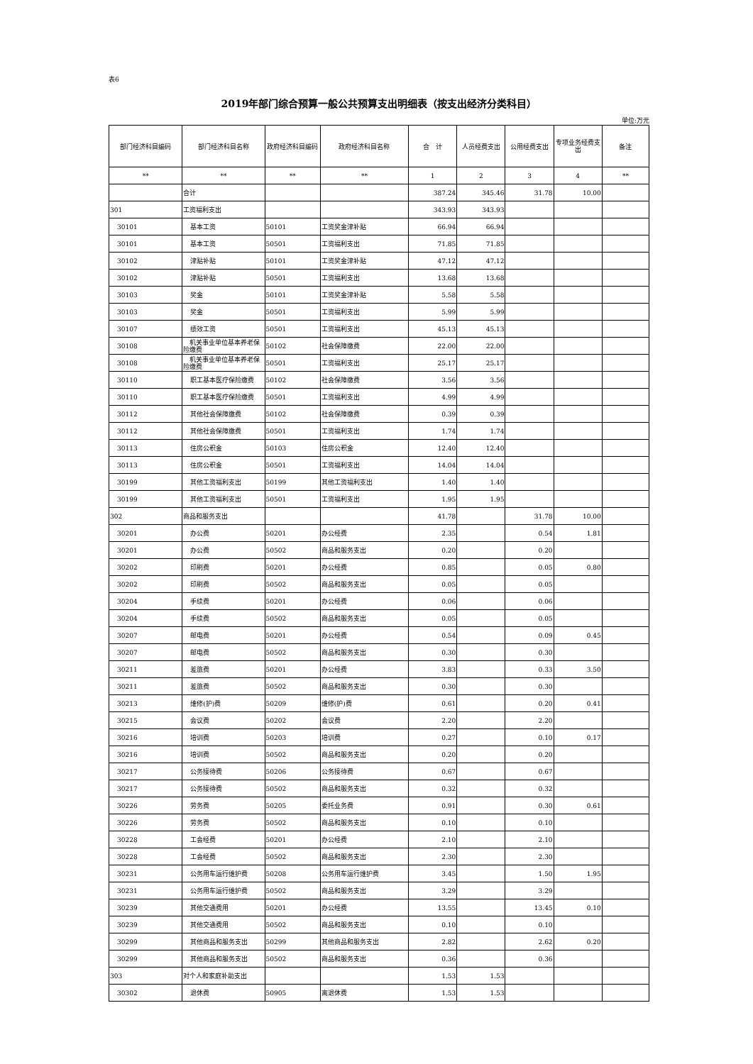表6
2019年部门综合预算一般公共预算支出明细表（按支出经济分类科目）
单位:万元
| 部门经济科目编码 | 部门经济科目名称 | 政府经济科目编码 | 政府经济科目名称 | 合 计 | 人员经费支出 | 公用经费支出 | 专项业务经费支出 | 备注 |
| --- | --- | --- | --- | --- | --- | --- | --- | --- |
| ** | ** | ** | ** | 1 | 2 | 3 | 4 | ** |
| | 合计 | | | 387.24 | 345.46 | 31.78 | 10.00 | |
| 301 | 工资福利支出 | | | 343.93 | 343.93 | | | |
| 30101 | 基本工资 | 50101 | 工资奖金津补贴 | 66.94 | 66.94 | | | |
| 30101 | 基本工资 | 50501 | 工资福利支出 | 71.85 | 71.85 | | | |
| 30102 | 津贴补贴 | 50101 | 工资奖金津补贴 | 47.12 | 47.12 | | | |
| 30102 | 津贴补贴 | 50501 | 工资福利支出 | 13.68 | 13.68 | | | |
| 30103 | 奖金 | 50101 | 工资奖金津补贴 | 5.58 | 5.58 | | | |
| 30103 | 奖金 | 50501 | 工资福利支出 | 5.99 | 5.99 | | | |
| 30107 | 绩效工资 | 50501 | 工资福利支出 | 45.13 | 45.13 | | | |
| 30108 | 机关事业单位基本养老保险缴费 | 50102 | 社会保障缴费 | 22.00 | 22.00 | | | |
| 30108 | 机关事业单位基本养老保险缴费 | 50501 | 工资福利支出 | 25.17 | 25.17 | | | |
| 30110 | 职工基本医疗保险缴费 | 50102 | 社会保障缴费 | 3.56 | 3.56 | | | |
| 30110 | 职工基本医疗保险缴费 | 50501 | 工资福利支出 | 4.99 | 4.99 | | | |
| 30112 | 其他社会保障缴费 | 50102 | 社会保障缴费 | 0.39 | 0.39 | | | |
| 30112 | 其他社会保障缴费 | 50501 | 工资福利支出 | 1.74 | 1.74 | | | |
| 30113 | 住房公积金 | 50103 | 住房公积金 | 12.40 | 12.40 | | | |
| 30113 | 住房公积金 | 50501 | 工资福利支出 | 14.04 | 14.04 | | | |
| 30199 | 其他工资福利支出 | 50199 | 其他工资福利支出 | 1.40 | 1.40 | | | |
| 30199 | 其他工资福利支出 | 50501 | 工资福利支出 | 1.95 | 1.95 | | | |
| 302 | 商品和服务支出 | | | 41.78 | | 31.78 | 10.00 | |
| 30201 | 办公费 | 50201 | 办公经费 | 2.35 | | 0.54 | 1.81 | |
| 30201 | 办公费 | 50502 | 商品和服务支出 | 0.20 | | 0.20 | | |
| 30202 | 印刷费 | 50201 | 办公经费 | 0.85 | | 0.05 | 0.80 | |
| 30202 | 印刷费 | 50502 | 商品和服务支出 | 0.05 | | 0.05 | | |
| 30204 | 手续费 | 50201 | 办公经费 | 0.06 | | 0.06 | | |
| 30204 | 手续费 | 50502 | 商品和服务支出 | 0.05 | | 0.05 | | |
| 30207 | 邮电费 | 50201 | 办公经费 | 0.54 | | 0.09 | 0.45 | |
| 30207 | 邮电费 | 50502 | 商品和服务支出 | 0.30 | | 0.30 | | |
| 30211 | 差旅费 | 50201 | 办公经费 | 3.83 | | 0.33 | 3.50 | |
| 30211 | 差旅费 | 50502 | 商品和服务支出 | 0.30 | | 0.30 | | |
| 30213 | 维修(护)费 | 50209 | 维修(护)费 | 0.61 | | 0.20 | 0.41 | |
| 30215 | 会议费 | 50202 | 会议费 | 2.20 | | 2.20 | | |
| 30216 | 培训费 | 50203 | 培训费 | 0.27 | | 0.10 | 0.17 | |
| 30216 | 培训费 | 50502 | 商品和服务支出 | 0.20 | | 0.20 | | |
| 30217 | 公务接待费 | 50206 | 公务接待费 | 0.67 | | 0.67 | | |
| 30217 | 公务接待费 | 50502 | 商品和服务支出 | 0.32 | | 0.32 | | |
| 30226 | 劳务费 | 50205 | 委托业务费 | 0.91 | | 0.30 | 0.61 | |
| 30226 | 劳务费 | 50502 | 商品和服务支出 | 0.10 | | 0.10 | | |
| 30228 | 工会经费 | 50201 | 办公经费 | 2.10 | | 2.10 | | |
| 30228 | 工会经费 | 50502 | 商品和服务支出 | 2.30 | | 2.30 | | |
| 30231 | 公务用车运行维护费 | 50208 | 公务用车运行维护费 | 3.45 | | 1.50 | 1.95 | |
| 30231 | 公务用车运行维护费 | 50502 | 商品和服务支出 | 3.29 | | 3.29 | | |
| 30239 | 其他交通费用 | 50201 | 办公经费 | 13.55 | | 13.45 | 0.10 | |
| 30239 | 其他交通费用 | 50502 | 商品和服务支出 | 0.10 | | 0.10 | | |
| 30299 | 其他商品和服务支出 | 50299 | 其他商品和服务支出 | 2.82 | | 2.62 | 0.20 | |
| 30299 | 其他商品和服务支出 | 50502 | 商品和服务支出 | 0.36 | | 0.36 | | |
| 303 | 对个人和家庭补助支出 | | | 1.53 | 1.53 | | | |
| 30302 | 退休费 | 50905 | 离退休费 | 1.53 | 1.53 | | | |